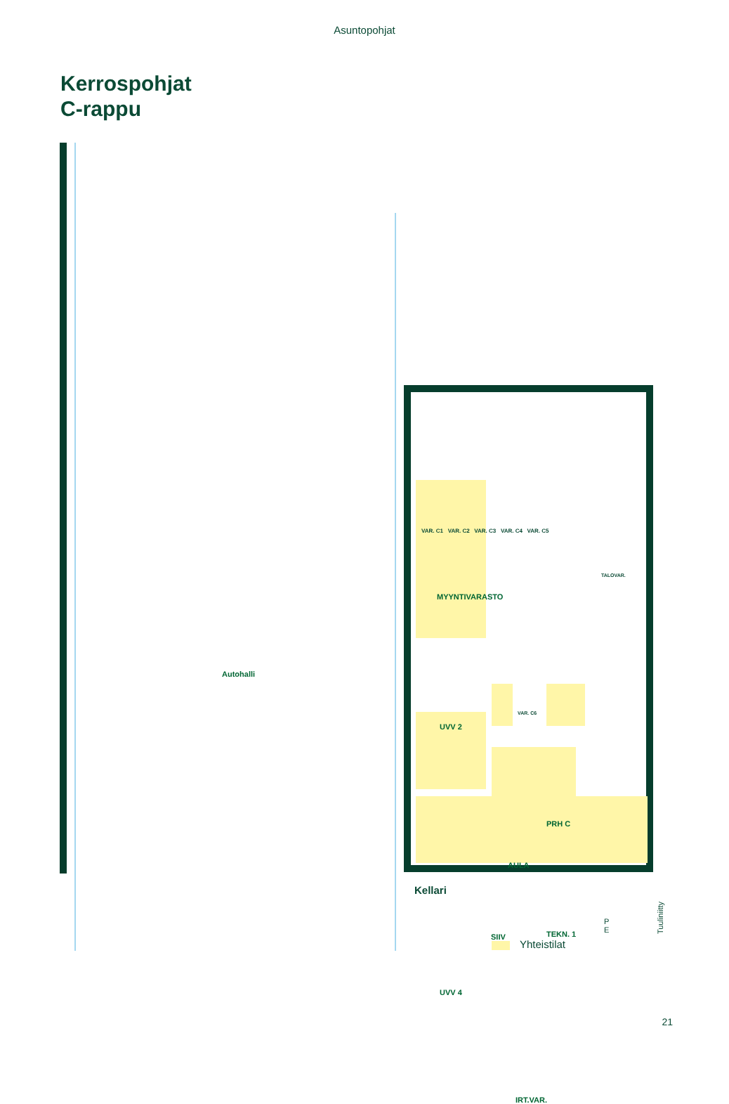Asuntopohjat
Kerrospohjat
C-rappu
Autohalli
VAR. C1 VAR. C2 VAR. C3 VAR. C4 VAR. C5
TALOVAR.
MYYNTIVARASTO
VAR. C6
UVV 2
PRH C
AULA
SIIV TEKN. 1
UVV 4
IRT.VAR.
Tuuliniitty
Kellari
Yhteistilat
P
E
21